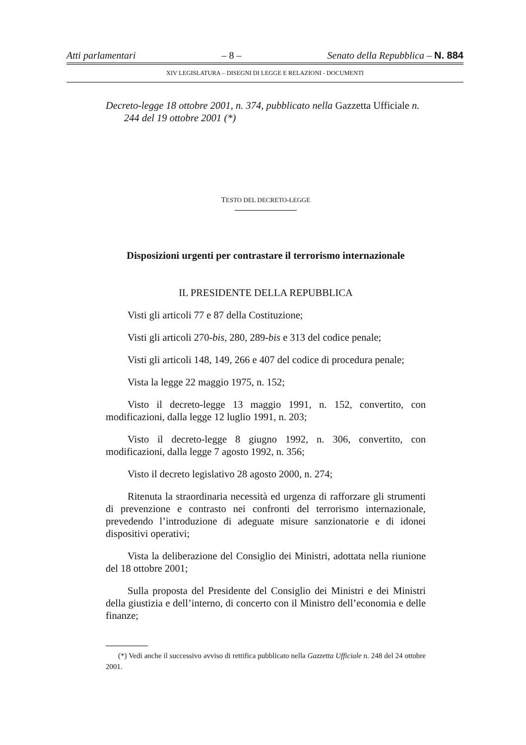Atti parlamentari – 8 – Senato della Repubblica – N. 884
XIV LEGISLATURA – DISEGNI DI LEGGE E RELAZIONI - DOCUMENTI
Decreto-legge 18 ottobre 2001, n. 374, pubblicato nella Gazzetta Ufficiale n. 244 del 19 ottobre 2001 (*)
TESTO DEL DECRETO-LEGGE
Disposizioni urgenti per contrastare il terrorismo internazionale
IL PRESIDENTE DELLA REPUBBLICA
Visti gli articoli 77 e 87 della Costituzione;
Visti gli articoli 270-bis, 280, 289-bis e 313 del codice penale;
Visti gli articoli 148, 149, 266 e 407 del codice di procedura penale;
Vista la legge 22 maggio 1975, n. 152;
Visto il decreto-legge 13 maggio 1991, n. 152, convertito, con modificazioni, dalla legge 12 luglio 1991, n. 203;
Visto il decreto-legge 8 giugno 1992, n. 306, convertito, con modificazioni, dalla legge 7 agosto 1992, n. 356;
Visto il decreto legislativo 28 agosto 2000, n. 274;
Ritenuta la straordinaria necessità ed urgenza di rafforzare gli strumenti di prevenzione e contrasto nei confronti del terrorismo internazionale, prevedendo l’introduzione di adeguate misure sanzionatorie e di idonei dispositivi operativi;
Vista la deliberazione del Consiglio dei Ministri, adottata nella riunione del 18 ottobre 2001;
Sulla proposta del Presidente del Consiglio dei Ministri e dei Ministri della giustizia e dell’interno, di concerto con il Ministro dell’economia e delle finanze;
(*) Vedi anche il successivo avviso di rettifica pubblicato nella Gazzetta Ufficiale n. 248 del 24 ottobre 2001.